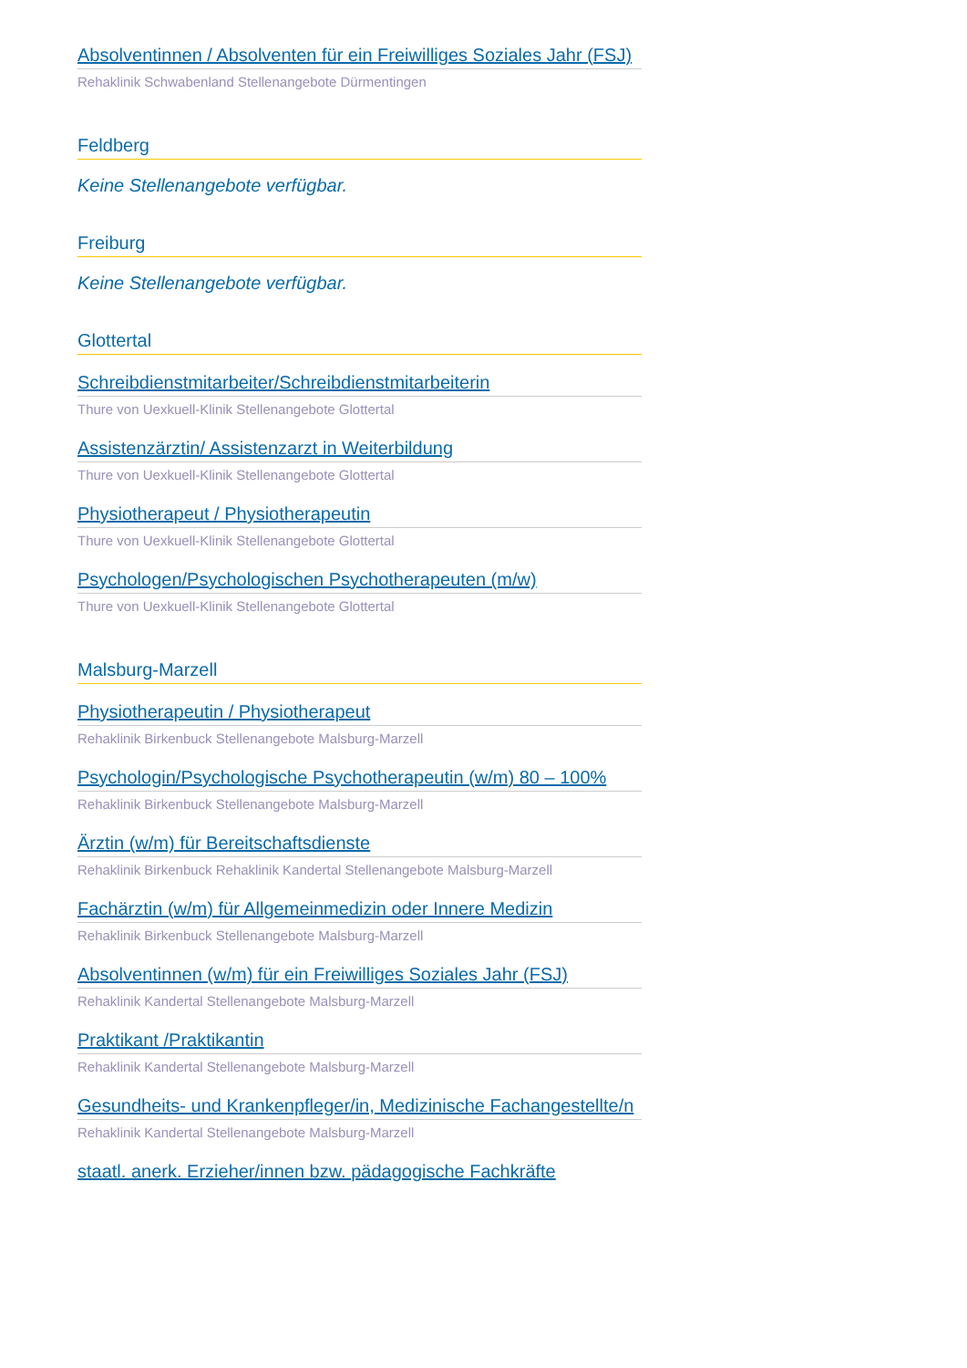Absolventinnen / Absolventen für ein Freiwilliges Soziales Jahr (FSJ)
Rehaklinik Schwabenland Stellenangebote Dürmentingen
Feldberg
Keine Stellenangebote verfügbar.
Freiburg
Keine Stellenangebote verfügbar.
Glottertal
Schreibdienstmitarbeiter/Schreibdienstmitarbeiterin
Thure von Uexkuell-Klinik Stellenangebote Glottertal
Assistenzärztin/ Assistenzarzt in Weiterbildung
Thure von Uexkuell-Klinik Stellenangebote Glottertal
Physiotherapeut / Physiotherapeutin
Thure von Uexkuell-Klinik Stellenangebote Glottertal
Psychologen/Psychologischen Psychotherapeuten (m/w)
Thure von Uexkuell-Klinik Stellenangebote Glottertal
Malsburg-Marzell
Physiotherapeutin / Physiotherapeut
Rehaklinik Birkenbuck Stellenangebote Malsburg-Marzell
Psychologin/Psychologische Psychotherapeutin (w/m) 80 – 100%
Rehaklinik Birkenbuck Stellenangebote Malsburg-Marzell
Ärztin (w/m) für Bereitschaftsdienste
Rehaklinik Birkenbuck Rehaklinik Kandertal Stellenangebote Malsburg-Marzell
Fachärztin (w/m) für Allgemeinmedizin oder Innere Medizin
Rehaklinik Birkenbuck Stellenangebote Malsburg-Marzell
Absolventinnen (w/m) für ein Freiwilliges Soziales Jahr (FSJ)
Rehaklinik Kandertal Stellenangebote Malsburg-Marzell
Praktikant /Praktikantin
Rehaklinik Kandertal Stellenangebote Malsburg-Marzell
Gesundheits- und Krankenpfleger/in, Medizinische Fachangestellte/n
Rehaklinik Kandertal Stellenangebote Malsburg-Marzell
staatl. anerk. Erzieher/innen bzw. pädagogische Fachkräfte